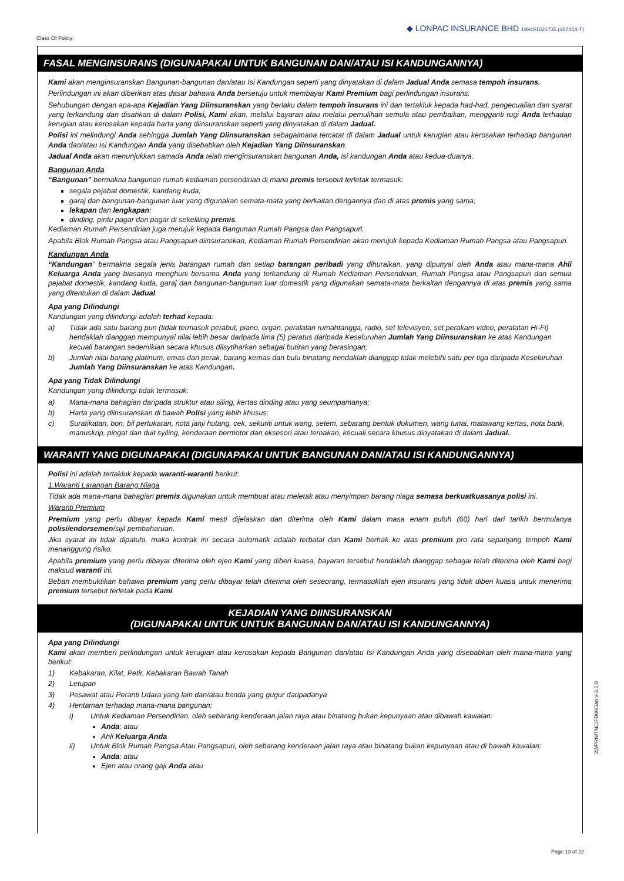Class Of Policy:
◆ LONPAC INSURANCE BHD 199401021735 (307414-T)
FASAL MENGINSURANS (DIGUNAPAKAI UNTUK BANGUNAN DAN/ATAU ISI KANDUNGANNYA)
Kami akan menginsuranskan Bangunan-bangunan dan/atau Isi Kandungan seperti yang dinyatakan di dalam Jadual Anda semasa tempoh insurans.
Perlindungan ini akan diberikan atas dasar bahawa Anda bersetuju untuk membayar Kami Premium bagi perlindungan insurans.
Sehubungan dengan apa-apa Kejadian Yang Diinsuranskan yang berlaku dalam tempoh insurans ini dan tertakluk kepada had-had, pengecualian dan syarat yang terkandung dan disahkan di dalam Polisi, Kami akan, melalui bayaran atau melalui pemulihan semula atau pembaikan, mengganti rugi Anda terhadap kerugian atau kerosakan kepada harta yang diinsuranskan seperti yang dinyatakan di dalam Jadual.
Polisi ini melindungi Anda sehingga Jumlah Yang Diinsuranskan sebagaimana tercatat di dalam Jadual untuk kerugian atau kerosakan terhadap bangunan Anda dan/atau Isi Kandungan Anda yang disebabkan oleh Kejadian Yang Diinsuranskan.
Jadual Anda akan menunjukkan samada Anda telah menginsuranskan bangunan Anda, isi kandungan Anda atau kedua-duanya.
Bangunan Anda
“Bangunan” bermakna bangunan rumah kediaman persendirian di mana premis tersebut terletak termasuk:
segala pejabat domestik, kandang kuda;
garaj dan bangunan-bangunan luar yang digunakan semata-mata yang berkaitan dengannya dan di atas premis yang sama;
lekapan dan lengkapan;
dinding, pintu pagar dan pagar di sekeliling premis.
Kediaman Rumah Persendirian juga merujuk kepada Bangunan Rumah Pangsa dan Pangsapuri.
Apabila Blok Rumah Pangsa atau Pangsapuri diinsuranskan, Kediaman Rumah Persendirian akan merujuk kepada Kediaman Rumah Pangsa atau Pangsapuri.
Kandungan Anda
“Kandungan” bermakna segala jenis barangan rumah dan setiap barangan peribadi yang dihuraikan, yang dipunyai oleh Anda atau mana-mana Ahli Keluarga Anda yang biasanya menghuni bersama Anda yang terkandung di Rumah Kediaman Persendirian, Rumah Pangsa atau Pangsapuri dan semua pejabat domestik, kandang kuda, garaj dan bangunan-bangunan luar domestik yang digunakan semata-mata berkaitan dengannya di atas premis yang sama yang ditentukan di dalam Jadual.
Apa yang Dilindungi
Kandungan yang dilindungi adalah terhad kepada:
a) Tidak ada satu barang pun (tidak termasuk perabut, piano, organ, peralatan rumahtangga, radio, set televisyen, set perakam video, peralatan Hi-Fi) hendaklah dianggap mempunyai nilai lebih besar daripada lima (5) peratus daripada Keseluruhan Jumlah Yang Diinsuranskan ke atas Kandungan kecuali barangan sedemikian secara khusus diisytiharkan sebagai butiran yang berasingan;
b) Jumlah nilai barang platinum, emas dan perak, barang kemas dan bulu binatang hendaklah dianggap tidak melebihi satu per tiga daripada Keseluruhan Jumlah Yang Diinsuranskan ke atas Kandungan.
Apa yang Tidak Dilindungi
Kandungan yang dilindungi tidak termasuk:
a) Mana-mana bahagian daripada struktur atau siling, kertas dinding atau yang seumpamanya;
b) Harta yang diinsuranskan di bawah Polisi yang lebih khusus;
c) Suratikatan, bon, bil pertukaran, nota janji hutang, cek, sekuriti untuk wang, setem, sebarang bentuk dokumen, wang tunai, matawang kertas, nota bank, manuskrip, pingat dan duit syiling, kenderaan bermotor dan eksesori atau ternakan, kecuali secara khusus dinyatakan di dalam Jadual.
WARANTI YANG DIGUNAPAKAI (DIGUNAPAKAI UNTUK BANGUNAN DAN/ATAU ISI KANDUNGANNYA)
Polisi ini adalah tertakluk kepada waranti-waranti berikut:
1.Waranti Larangan Barang Niaga
Tidak ada mana-mana bahagian premis digunakan untuk membuat atau meletak atau menyimpan barang niaga semasa berkuatkuasanya polisi ini.
Waranti Premium
Premium yang perlu dibayar kepada Kami mesti dijelaskan dan diterima oleh Kami dalam masa enam puluh (60) hari dari tarikh bermulanya polisi/endorsemen/sijil pembaharuan.
Jika syarat ini tidak dipatuhi, maka kontrak ini secara automatik adalah terbatal dan Kami berhak ke atas premium pro rata sepanjang tempoh Kami menanggung risiko.
Apabila premium yang perlu dibayar diterima oleh ejen Kami yang diberi kuasa, bayaran tersebut hendaklah dianggap sebagai telah diterima oleh Kami bagi maksud waranti ini.
Beban membuktikan bahawa premium yang perlu dibayar telah diterima oleh seseorang, termasuklah ejen insurans yang tidak diberi kuasa untuk menerima premium tersebut terletak pada Kami.
KEJADIAN YANG DIINSURANSKAN
(DIGUNAPAKAI UNTUK UNTUK BANGUNAN DAN/ATAU ISI KANDUNGANNYA)
Apa yang Dilindungi
Kami akan memberi perlindungan untuk kerugian atau kerosakan kepada Bangunan dan/atau Isi Kandungan Anda yang disebabkan oleh mana-mana yang berikut:
1) Kebakaran, Kilat, Petir, Kebakaran Bawah Tanah
2) Letupan
3) Pesawat atau Peranti Udara yang lain dan/atau benda yang gugur daripadanya
4) Hentaman terhadap mana-mana bangunan:
i) Untuk Kediaman Persendirian, oleh sebarang kenderaan jalan raya atau binatang bukan kepunyaan atau dibawah kawalan:
Anda; atau
Ahli Keluarga Anda
ii) Untuk Blok Rumah Pangsa Atau Pangsapuri, oleh sebarang kenderaan jalan raya atau binatang bukan kepunyaan atau di bawah kawalan:
Anda; atau
Ejen atau orang gaji Anda atau
22/PRN/TNC/FB00/Jan v-3.1.0
Page 13 of 22